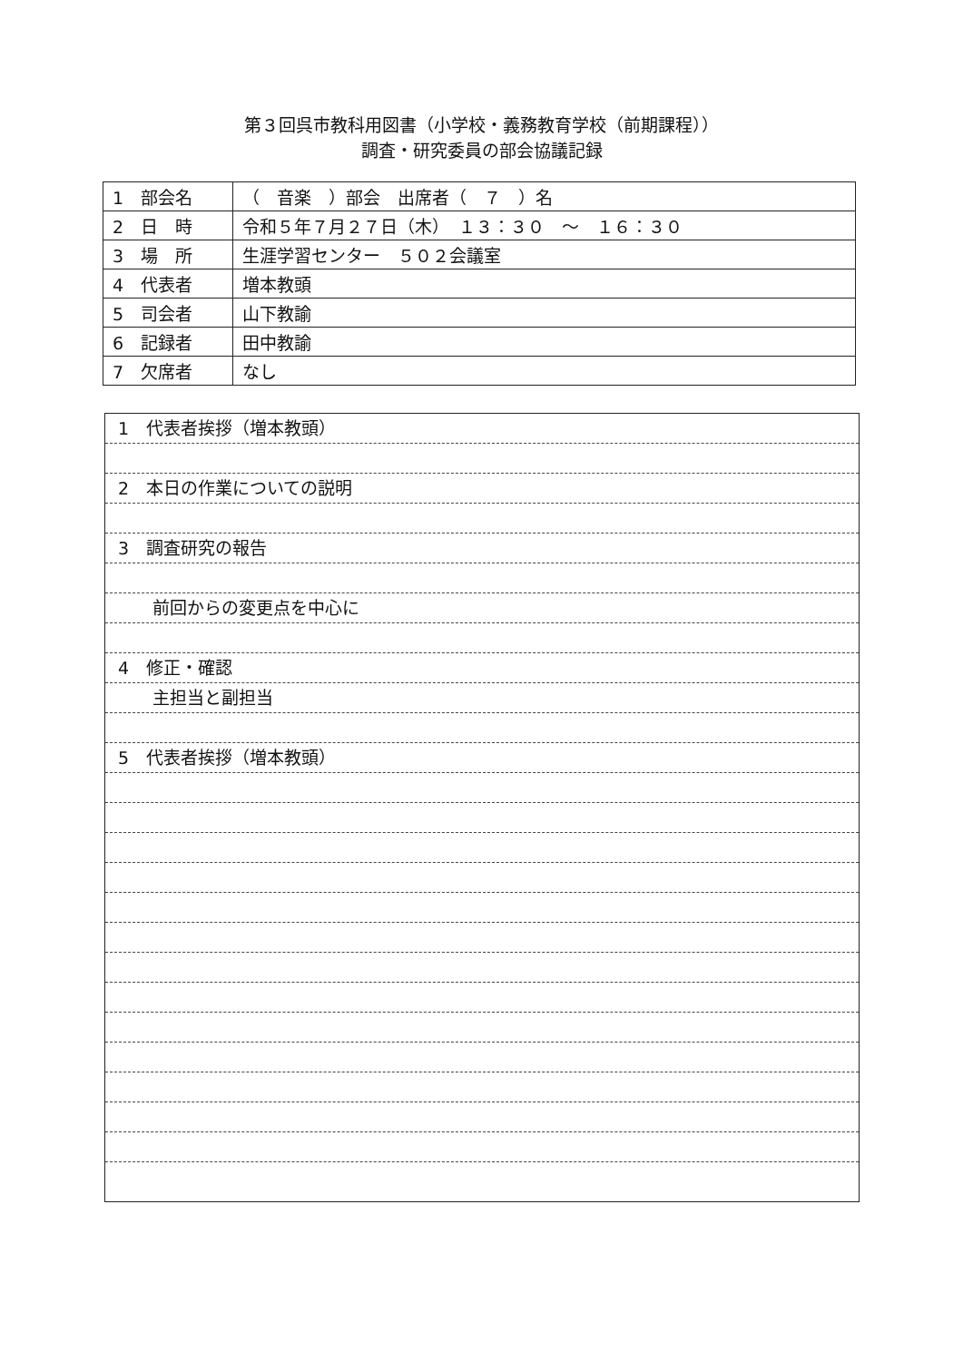第３回呉市教科用図書（小学校・義務教育学校（前期課程））
調査・研究委員の部会協議記録
| 1 部会名 | （ 音楽 ）部会 出席者（ ７ ）名 |
| 2 日 時 | 令和５年７月２７日（木） １３：３０ ～ １６：３０ |
| 3 場 所 | 生涯学習センター ５０２会議室 |
| 4 代表者 | 増本教頭 |
| 5 司会者 | 山下教諭 |
| 6 記録者 | 田中教諭 |
| 7 欠席者 | なし |
1　代表者挨拶（増本教頭）
2　本日の作業についての説明
3　調査研究の報告
　　前回からの変更点を中心に
4　修正・確認
　　主担当と副担当
5　代表者挨拶（増本教頭）